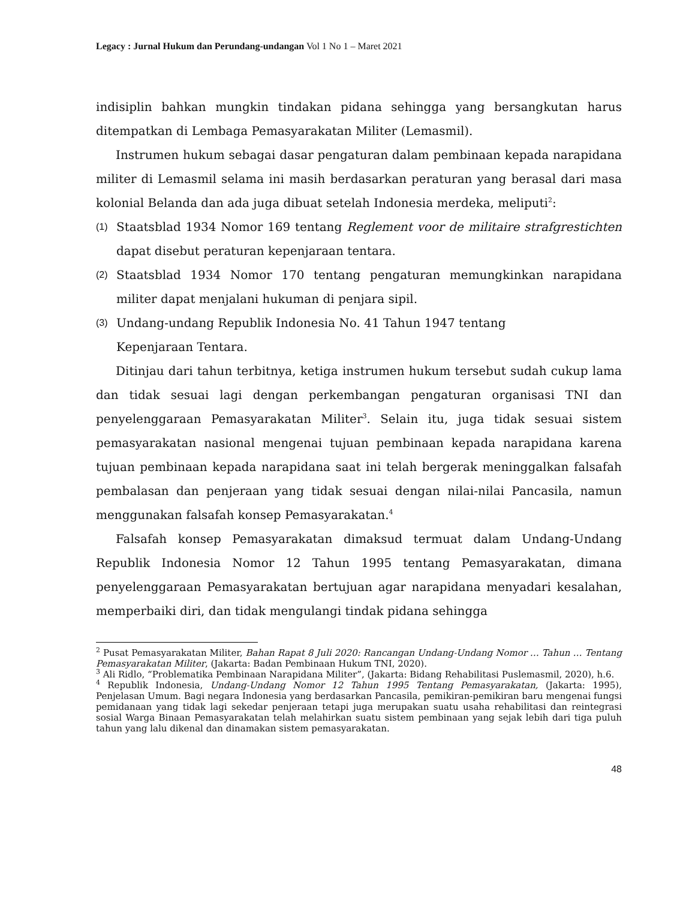Legacy : Jurnal Hukum dan Perundang-undangan Vol 1 No 1 – Maret 2021
indisiplin bahkan mungkin tindakan pidana sehingga yang bersangkutan harus ditempatkan di Lembaga Pemasyarakatan Militer (Lemasmil).
Instrumen hukum sebagai dasar pengaturan dalam pembinaan kepada narapidana militer di Lemasmil selama ini masih berdasarkan peraturan yang berasal dari masa kolonial Belanda dan ada juga dibuat setelah Indonesia merdeka, meliputi<sup>2</sup>:
(1) Staatsblad 1934 Nomor 169 tentang Reglement voor de militaire strafgrestichten dapat disebut peraturan kepenjaraan tentara.
(2) Staatsblad 1934 Nomor 170 tentang pengaturan memungkinkan narapidana militer dapat menjalani hukuman di penjara sipil.
(3) Undang-undang Republik Indonesia No. 41 Tahun 1947 tentang
Kepenjaraan Tentara.
Ditinjau dari tahun terbitnya, ketiga instrumen hukum tersebut sudah cukup lama dan tidak sesuai lagi dengan perkembangan pengaturan organisasi TNI dan penyelenggaraan Pemasyarakatan Militer<sup>3</sup>. Selain itu, juga tidak sesuai sistem pemasyarakatan nasional mengenai tujuan pembinaan kepada narapidana karena tujuan pembinaan kepada narapidana saat ini telah bergerak meninggalkan falsafah pembalasan dan penjeraan yang tidak sesuai dengan nilai-nilai Pancasila, namun menggunakan falsafah konsep Pemasyarakatan.<sup>4</sup>
Falsafah konsep Pemasyarakatan dimaksud termuat dalam Undang-Undang Republik Indonesia Nomor 12 Tahun 1995 tentang Pemasyarakatan, dimana penyelenggaraan Pemasyarakatan bertujuan agar narapidana menyadari kesalahan, memperbaiki diri, dan tidak mengulangi tindak pidana sehingga
<sup>2</sup> Pusat Pemasyarakatan Militer, Bahan Rapat 8 Juli 2020: Rancangan Undang-Undang Nomor … Tahun … Tentang Pemasyarakatan Militer, (Jakarta: Badan Pembinaan Hukum TNI, 2020).
<sup>3</sup> Ali Ridlo, “Problematika Pembinaan Narapidana Militer”, (Jakarta: Bidang Rehabilitasi Puslemasmil, 2020), h.6.
<sup>4</sup> Republik Indonesia, Undang-Undang Nomor 12 Tahun 1995 Tentang Pemasyarakatan, (Jakarta: 1995), Penjelasan Umum. Bagi negara Indonesia yang berdasarkan Pancasila, pemikiran-pemikiran baru mengenai fungsi pemidanaan yang tidak lagi sekedar penjeraan tetapi juga merupakan suatu usaha rehabilitasi dan reintegrasi sosial Warga Binaan Pemasyarakatan telah melahirkan suatu sistem pembinaan yang sejak lebih dari tiga puluh tahun yang lalu dikenal dan dinamakan sistem pemasyarakatan.
48